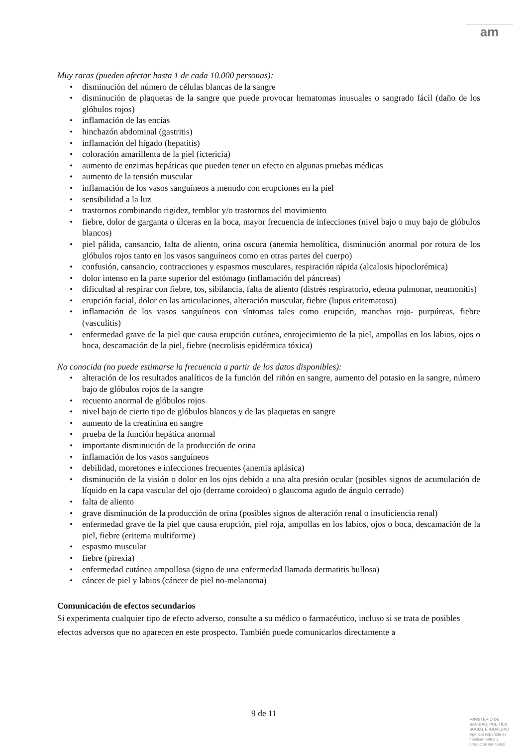am
Muy raras (pueden afectar hasta 1 de cada 10.000 personas):
• disminución del número de células blancas de la sangre
• disminución de plaquetas de la sangre que puede provocar hematomas inusuales o sangrado fácil (daño de los glóbulos rojos)
• inflamación de las encías
• hinchazón abdominal (gastritis)
• inflamación del hígado (hepatitis)
• coloración amarillenta de la piel (ictericia)
• aumento de enzimas hepáticas que pueden tener un efecto en algunas pruebas médicas
• aumento de la tensión muscular
• inflamación de los vasos sanguíneos a menudo con erupciones en la piel
• sensibilidad a la luz
• trastornos combinando rigidez, temblor y/o trastornos del movimiento
• fiebre, dolor de garganta o úlceras en la boca, mayor frecuencia de infecciones (nivel bajo o muy bajo de glóbulos blancos)
• piel pálida, cansancio, falta de aliento, orina oscura (anemia hemolítica, disminución anormal por rotura de los glóbulos rojos tanto en los vasos sanguíneos como en otras partes del cuerpo)
• confusión, cansancio, contracciones y espasmos musculares, respiración rápida (alcalosis hipoclorémica)
• dolor intenso en la parte superior del estómago (inflamación del páncreas)
• dificultad al respirar con fiebre, tos, sibilancia, falta de aliento (distrés respiratorio, edema pulmonar, neumonitis)
• erupción facial, dolor en las articulaciones, alteración muscular, fiebre (lupus eritematoso)
• inflamación de los vasos sanguíneos con síntomas tales como erupción, manchas rojo- purpúreas, fiebre (vasculitis)
• enfermedad grave de la piel que causa erupción cutánea, enrojecimiento de la piel, ampollas en los labios, ojos o boca, descamación de la piel, fiebre (necrolisis epidérmica tóxica)
No conocida (no puede estimarse la frecuencia a partir de los datos disponibles):
• alteración de los resultados analíticos de la función del riñón en sangre, aumento del potasio en la sangre, número bajo de glóbulos rojos de la sangre
• recuento anormal de glóbulos rojos
• nivel bajo de cierto tipo de glóbulos blancos y de las plaquetas en sangre
• aumento de la creatinina en sangre
• prueba de la función hepática anormal
• importante disminución de la producción de orina
• inflamación de los vasos sanguíneos
• debilidad, moretones e infecciones frecuentes (anemia aplásica)
• disminución de la visión o dolor en los ojos debido a una alta presión ocular (posibles signos de acumulación de líquido en la capa vascular del ojo (derrame coroideo) o glaucoma agudo de ángulo cerrado)
• falta de aliento
• grave disminución de la producción de orina (posibles signos de alteración renal o insuficiencia renal)
• enfermedad grave de la piel que causa erupción, piel roja, ampollas en los labios, ojos o boca, descamación de la piel, fiebre (eritema multiforme)
• espasmo muscular
• fiebre (pirexia)
• enfermedad cutánea ampollosa (signo de una enfermedad llamada dermatitis bullosa)
• cáncer de piel y labios (cáncer de piel no-melanoma)
Comunicación de efectos secundarios
Si experimenta cualquier tipo de efecto adverso, consulte a su médico o farmacéutico, incluso si se trata de posibles efectos adversos que no aparecen en este prospecto. También puede comunicarlos directamente a
9 de 11
MINISTERIO DE
SANIDAD, POLITICA
SOCIAL E IGUALDAD
Agencia española de
medicamentos y
productos sanitarios